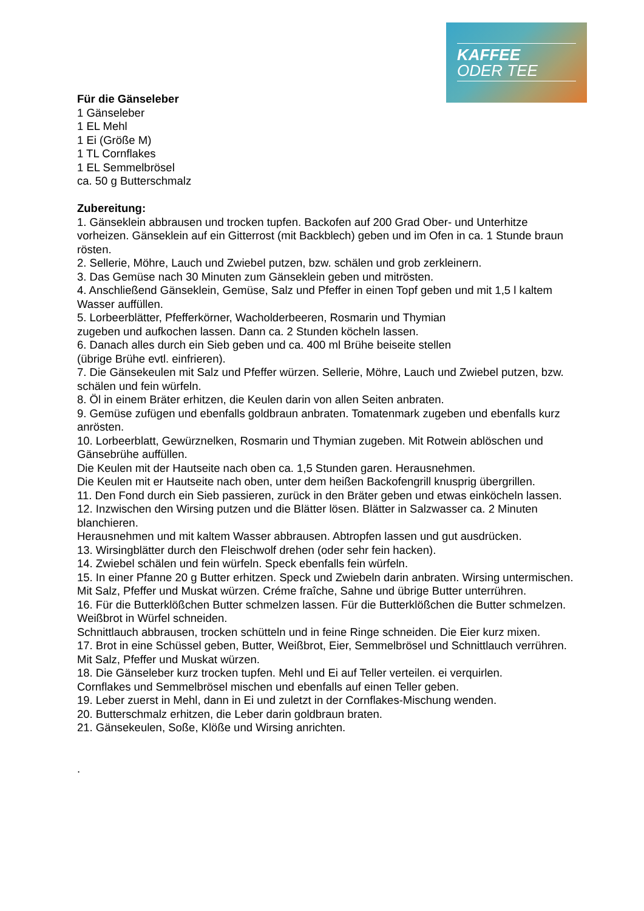KAFFEE
ODER TEE
Für die Gänseleber
1 Gänseleber
1 EL Mehl
1 Ei (Größe M)
1 TL Cornflakes
1 EL Semmelbrösel
ca. 50 g Butterschmalz
Zubereitung:
1. Gänseklein abbrausen und trocken tupfen. Backofen auf 200 Grad Ober- und Unterhitze vorheizen. Gänseklein auf ein Gitterrost (mit Backblech) geben und im Ofen in ca. 1 Stunde braun rösten.
2. Sellerie, Möhre, Lauch und Zwiebel putzen, bzw. schälen und grob zerkleinern.
3. Das Gemüse nach 30 Minuten zum Gänseklein geben und mitrösten.
4. Anschließend Gänseklein, Gemüse, Salz und Pfeffer in einen Topf geben und mit 1,5 l kaltem Wasser auffüllen.
5. Lorbeerblätter, Pfefferkörner, Wacholderbeeren, Rosmarin und Thymian
zugeben und aufkochen lassen. Dann ca. 2 Stunden köcheln lassen.
6. Danach alles durch ein Sieb geben und ca. 400 ml Brühe beiseite stellen
(übrige Brühe evtl. einfrieren).
7. Die Gänsekeulen mit Salz und Pfeffer würzen. Sellerie, Möhre, Lauch und Zwiebel putzen, bzw. schälen und fein würfeln.
8. Öl in einem Bräter erhitzen, die Keulen darin von allen Seiten anbraten.
9. Gemüse zufügen und ebenfalls goldbraun anbraten. Tomatenmark zugeben und ebenfalls kurz anrösten.
10. Lorbeerblatt, Gewürznelken, Rosmarin und Thymian zugeben. Mit Rotwein ablöschen und Gänsebrühe auffüllen.
Die Keulen mit der Hautseite nach oben ca. 1,5 Stunden garen. Herausnehmen.
Die Keulen mit er Hautseite nach oben, unter dem heißen Backofengrill knusprig übergrillen.
11. Den Fond durch ein Sieb passieren, zurück in den Bräter geben und etwas einköcheln lassen.
12. Inzwischen den Wirsing putzen und die Blätter lösen. Blätter in Salzwasser ca. 2 Minuten blanchieren.
Herausnehmen und mit kaltem Wasser abbrausen. Abtropfen lassen und gut ausdrücken.
13. Wirsingblätter durch den Fleischwolf drehen (oder sehr fein hacken).
14. Zwiebel schälen und fein würfeln. Speck ebenfalls fein würfeln.
15. In einer Pfanne 20 g Butter erhitzen. Speck und Zwiebeln darin anbraten. Wirsing untermischen.
Mit Salz, Pfeffer und Muskat würzen. Créme fraîche, Sahne und übrige Butter unterrühren.
16. Für die Butterklößchen Butter schmelzen lassen. Für die Butterklößchen die Butter schmelzen. Weißbrot in Würfel schneiden.
Schnittlauch abbrausen, trocken schütteln und in feine Ringe schneiden. Die Eier kurz mixen.
17. Brot in eine Schüssel geben, Butter, Weißbrot, Eier, Semmelbrösel und Schnittlauch verrühren.
Mit Salz, Pfeffer und Muskat würzen.
18. Die Gänseleber kurz trocken tupfen. Mehl und Ei auf Teller verteilen. ei verquirlen.
Cornflakes und Semmelbrösel mischen und ebenfalls auf einen Teller geben.
19. Leber zuerst in Mehl, dann in Ei und zuletzt in der Cornflakes-Mischung wenden.
20. Butterschmalz erhitzen, die Leber darin goldbraun braten.
21. Gänsekeulen, Soße, Klöße und Wirsing anrichten.
.